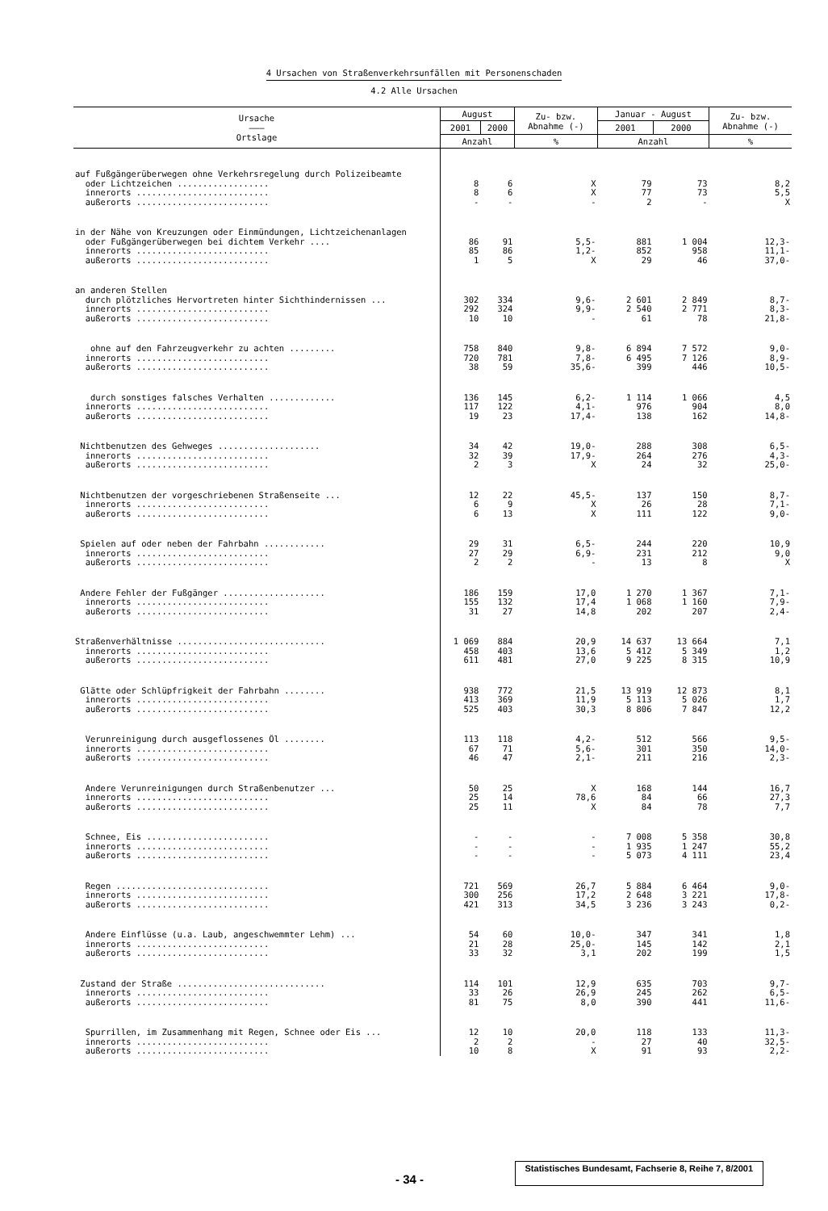4 Ursachen von Straßenverkehrsunfällen mit Personenschaden
4.2 Alle Ursachen
| Ursache ——— Ortslage | August | | Zu- bzw. Abnahme (-) | Januar - August | | Zu- bzw. Abnahme (-) |
| --- | --- | --- | --- | --- | --- | --- |
| | 2001 | 2000 | | 2001 | 2000 | |
| | Anzahl | | % | Anzahl | | % |
| auf Fußgängerüberwegen ohne Verkehrsregelung durch Polizeibeamte | | | | | | |
| oder Lichtzeichen .................. | 8 | 6 | X | 79 | 73 | 8,2 |
| innerorts .......................... | 8 | 6 | X | 77 | 73 | 5,5 |
| außerorts .......................... | - | - | - | 2 | - | X |
| in der Nähe von Kreuzungen oder Einmündungen, Lichtzeichenanlagen | | | | | | |
| oder Fußgängerüberwegen bei dichtem Verkehr .... | 86 | 91 | 5,5- | 881 | 1 004 | 12,3- |
| innerorts .......................... | 85 | 86 | 1,2- | 852 | 958 | 11,1- |
| außerorts .......................... | 1 | 5 | X | 29 | 46 | 37,0- |
| an anderen Stellen | | | | | | |
| durch plötzliches Hervortreten hinter Sichthindernissen ... | 302 | 334 | 9,6- | 2 601 | 2 849 | 8,7- |
| innerorts .......................... | 292 | 324 | 9,9- | 2 540 | 2 771 | 8,3- |
| außerorts .......................... | 10 | 10 | - | 61 | 78 | 21,8- |
| ohne auf den Fahrzeugverkehr zu achten ......... | 758 | 840 | 9,8- | 6 894 | 7 572 | 9,0- |
| innerorts .......................... | 720 | 781 | 7,8- | 6 495 | 7 126 | 8,9- |
| außerorts .......................... | 38 | 59 | 35,6- | 399 | 446 | 10,5- |
| durch sonstiges falsches Verhalten ............. | 136 | 145 | 6,2- | 1 114 | 1 066 | 4,5 |
| innerorts .......................... | 117 | 122 | 4,1- | 976 | 904 | 8,0 |
| außerorts .......................... | 19 | 23 | 17,4- | 138 | 162 | 14,8- |
| Nichtbenutzen des Gehweges .................... | 34 | 42 | 19,0- | 288 | 308 | 6,5- |
| innerorts .......................... | 32 | 39 | 17,9- | 264 | 276 | 4,3- |
| außerorts .......................... | 2 | 3 | X | 24 | 32 | 25,0- |
| Nichtbenutzen der vorgeschriebenen Straßenseite ... | 12 | 22 | 45,5- | 137 | 150 | 8,7- |
| innerorts .......................... | 6 | 9 | X | 26 | 28 | 7,1- |
| außerorts .......................... | 6 | 13 | X | 111 | 122 | 9,0- |
| Spielen auf oder neben der Fahrbahn ............ | 29 | 31 | 6,5- | 244 | 220 | 10,9 |
| innerorts .......................... | 27 | 29 | 6,9- | 231 | 212 | 9,0 |
| außerorts .......................... | 2 | 2 | - | 13 | 8 | X |
| Andere Fehler der Fußgänger .................... | 186 | 159 | 17,0 | 1 270 | 1 367 | 7,1- |
| innerorts .......................... | 155 | 132 | 17,4 | 1 068 | 1 160 | 7,9- |
| außerorts .......................... | 31 | 27 | 14,8 | 202 | 207 | 2,4- |
| Straßenverhältnisse ............................. | 1 069 | 884 | 20,9 | 14 637 | 13 664 | 7,1 |
| innerorts .......................... | 458 | 403 | 13,6 | 5 412 | 5 349 | 1,2 |
| außerorts .......................... | 611 | 481 | 27,0 | 9 225 | 8 315 | 10,9 |
| Glätte oder Schlüpfrigkeit der Fahrbahn ........ | 938 | 772 | 21,5 | 13 919 | 12 873 | 8,1 |
| innerorts .......................... | 413 | 369 | 11,9 | 5 113 | 5 026 | 1,7 |
| außerorts .......................... | 525 | 403 | 30,3 | 8 806 | 7 847 | 12,2 |
| Verunreinigung durch ausgeflossenes Öl ........ | 113 | 118 | 4,2- | 512 | 566 | 9,5- |
| innerorts .......................... | 67 | 71 | 5,6- | 301 | 350 | 14,0- |
| außerorts .......................... | 46 | 47 | 2,1- | 211 | 216 | 2,3- |
| Andere Verunreinigungen durch Straßenbenutzer ... | 50 | 25 | X | 168 | 144 | 16,7 |
| innerorts .......................... | 25 | 14 | 78,6 | 84 | 66 | 27,3 |
| außerorts .......................... | 25 | 11 | X | 84 | 78 | 7,7 |
| Schnee, Eis ........................ | - | - | - | 7 008 | 5 358 | 30,8 |
| innerorts .......................... | - | - | - | 1 935 | 1 247 | 55,2 |
| außerorts .......................... | - | - | - | 5 073 | 4 111 | 23,4 |
| Regen .............................. | 721 | 569 | 26,7 | 5 884 | 6 464 | 9,0- |
| innerorts .......................... | 300 | 256 | 17,2 | 2 648 | 3 221 | 17,8- |
| außerorts .......................... | 421 | 313 | 34,5 | 3 236 | 3 243 | 0,2- |
| Andere Einflüsse (u.a. Laub, angeschwemmter Lehm) ... | 54 | 60 | 10,0- | 347 | 341 | 1,8 |
| innerorts .......................... | 21 | 28 | 25,0- | 145 | 142 | 2,1 |
| außerorts .......................... | 33 | 32 | 3,1 | 202 | 199 | 1,5 |
| Zustand der Straße ............................. | 114 | 101 | 12,9 | 635 | 703 | 9,7- |
| innerorts .......................... | 33 | 26 | 26,9 | 245 | 262 | 6,5- |
| außerorts .......................... | 81 | 75 | 8,0 | 390 | 441 | 11,6- |
| Spurrillen, im Zusammenhang mit Regen, Schnee oder Eis ... | 12 | 10 | 20,0 | 118 | 133 | 11,3- |
| innerorts .......................... | 2 | 2 | - | 27 | 40 | 32,5- |
| außerorts .......................... | 10 | 8 | X | 91 | 93 | 2,2- |
- 34 - Statistisches Bundesamt, Fachserie 8, Reihe 7, 8/2001